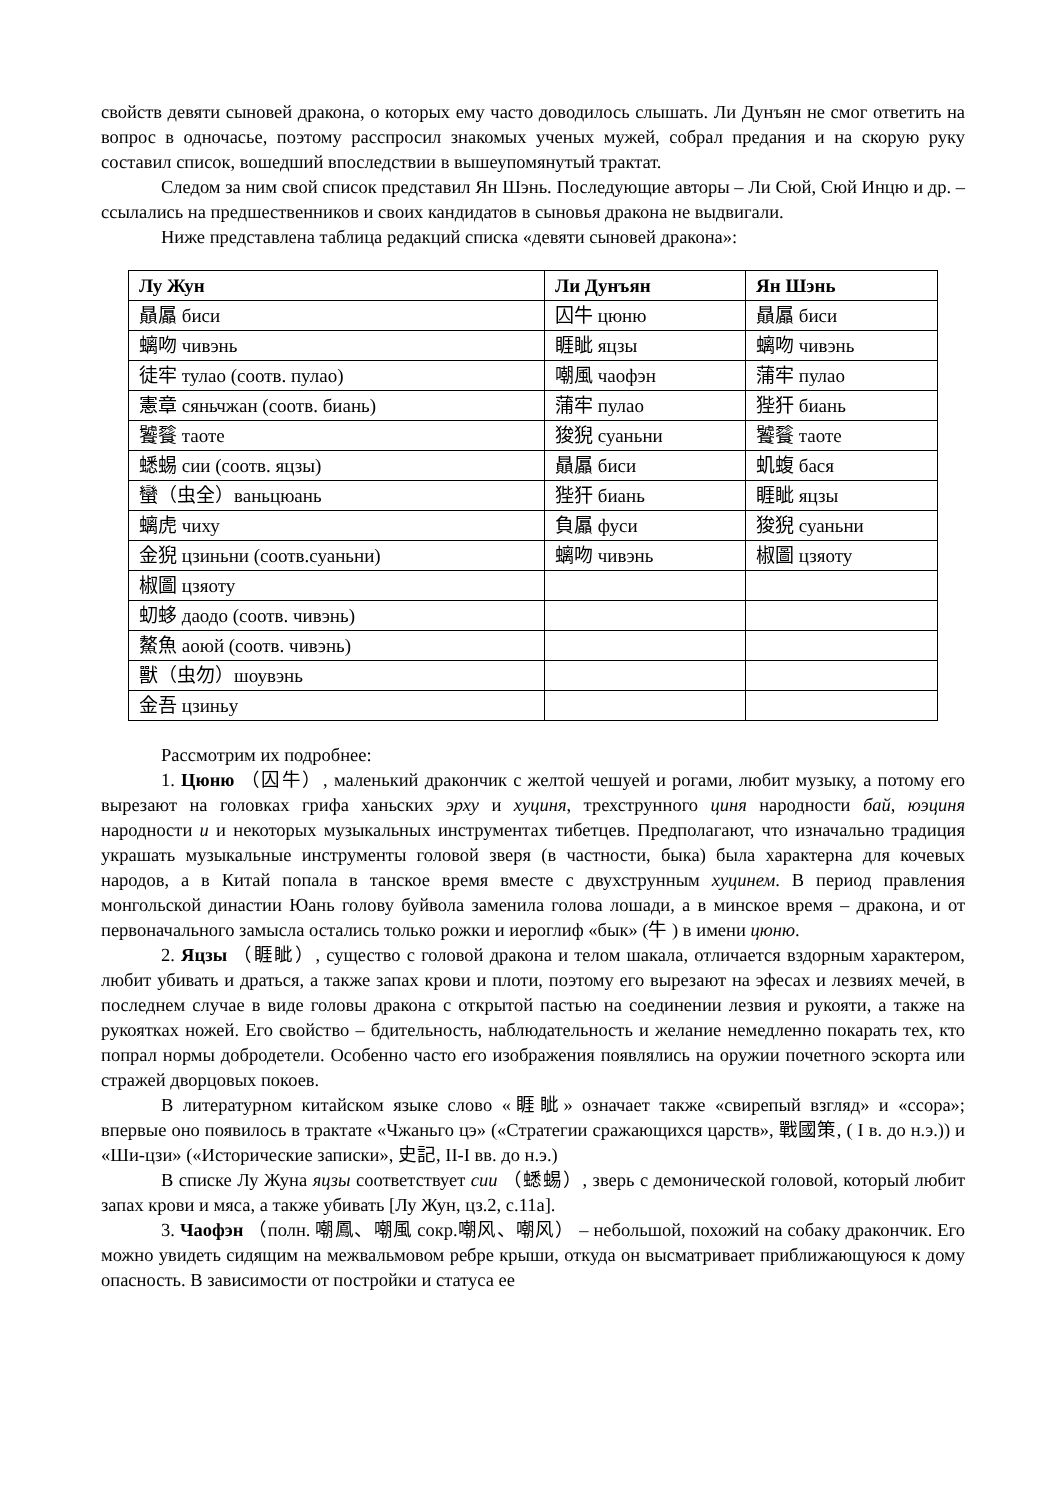свойств девяти сыновей дракона, о которых ему часто доводилось слышать. Ли Дунъян не смог ответить на вопрос в одночасье, поэтому расспросил знакомых ученых мужей, собрал предания и на скорую руку составил список, вошедший впоследствии в вышеупомянутый трактат.
Следом за ним свой список представил Ян Шэнь. Последующие авторы – Ли Сюй, Сюй Инцю и др. – ссылались на предшественников и своих кандидатов в сыновья дракона не выдвигали.
Ниже представлена таблица редакций списка «девяти сыновей дракона»:
| Лу Жун | Ли Дунъян | Ян Шэнь |
| --- | --- | --- |
| 贔屭 биси | 囚牛 цюню | 贔屭 биси |
| 螭吻 чивэнь | 睚眦 яцзы | 螭吻 чивэнь |
| 徒牢 тулао (соотв. пулао) | 嘲風 чаофэн | 蒲牢 пулао |
| 憲章 сяньчжан (соотв. биань) | 蒲牢 пулао | 狴犴 биань |
| 饕餮 таоте | 狻猊 суаньни | 饕餮 таоте |
| 蟋蜴 сии (соотв. яцзы) | 贔屭 биси | 虮蝮 бася |
| 蠻（虫全）ваньцюань | 狴犴 биань | 睚眦 яцзы |
| 螭虎 чиху | 負屭 фуси | 狻猊 суаньни |
| 金猊 цзиньни (соотв.суаньни) | 螭吻 чивэнь | 椒圖 цзяоту |
| 椒圖 цзяоту | | |
| 虭蛥 даодо (соотв. чивэнь) | | |
| 鰲魚 аоюй (соотв. чивэнь) | | |
| 獸（虫勿）шоувэнь | | |
| 金吾 цзиньу | | |
Рассмотрим их подробнее:
1. Цюню （囚牛）, маленький дракончик с желтой чешуей и рогами, любит музыку, а потому его вырезают на головках грифа ханьских эрху и хуциня, трехструнного циня народности бай, юэциня народности и и некоторых музыкальных инструментах тибетцев. Предполагают, что изначально традиция украшать музыкальные инструменты головой зверя (в частности, быка) была характерна для кочевых народов, а в Китай попала в танское время вместе с двухструнным хуцинем. В период правления монгольской династии Юань голову буйвола заменила голова лошади, а в минское время – дракона, и от первоначального замысла остались только рожки и иероглиф «бык» (牛 ) в имени цюню.
2. Яцзы （睚眦）, существо с головой дракона и телом шакала, отличается вздорным характером, любит убивать и драться, а также запах крови и плоти, поэтому его вырезают на эфесах и лезвиях мечей, в последнем случае в виде головы дракона с открытой пастью на соединении лезвия и рукояти, а также на рукоятках ножей. Его свойство – бдительность, наблюдательность и желание немедленно покарать тех, кто попрал нормы добродетели. Особенно часто его изображения появлялись на оружии почетного эскорта или стражей дворцовых покоев.
В литературном китайском языке слово «睚眦» означает также «свирепый взгляд» и «ссора»; впервые оно появилось в трактате «Чжаньго цэ» («Стратегии сражающихся царств», 戰國策, ( I в. до н.э.)) и «Ши-цзи» («Исторические записки», 史記, II-I вв. до н.э.)
В списке Лу Жуна яцзы соответствует сии （蟋蜴）, зверь с демонической головой, который любит запах крови и мяса, а также убивать [Лу Жун, цз.2, с.11а].
3. Чаофэн （полн. 嘲鳳、嘲風 сокр.嘲风、嘲风） – небольшой, похожий на собаку дракончик. Его можно увидеть сидящим на межвальмовом ребре крыши, откуда он высматривает приближающуюся к дому опасность. В зависимости от постройки и статуса ее